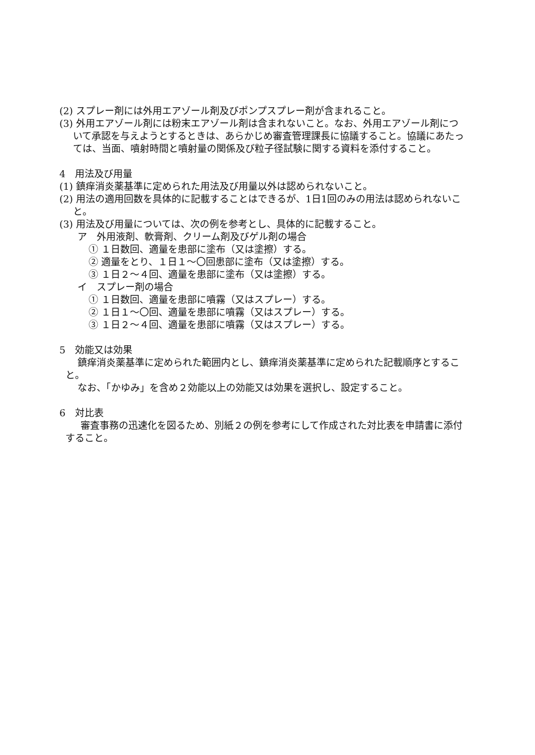(2) スプレー剤には外用エアゾール剤及びポンプスプレー剤が含まれること。
(3) 外用エアゾール剤には粉末エアゾール剤は含まれないこと。なお、外用エアゾール剤について承認を与えようとするときは、あらかじめ審査管理課長に協議すること。協議にあたっては、当面、噴射時間と噴射量の関係及び粒子径試験に関する資料を添付すること。
4　用法及び用量
(1) 鎮痒消炎薬基準に定められた用法及び用量以外は認められないこと。
(2) 用法の適用回数を具体的に記載することはできるが、1日1回のみの用法は認められないこと。
(3) 用法及び用量については、次の例を参考とし、具体的に記載すること。
ア　外用液剤、軟膏剤、クリーム剤及びゲル剤の場合
① １日数回、適量を患部に塗布（又は塗擦）する。
② 適量をとり、１日１～〇回患部に塗布（又は塗擦）する。
③ １日２～４回、適量を患部に塗布（又は塗擦）する。
イ　スプレー剤の場合
① １日数回、適量を患部に噴霧（又はスプレー）する。
② １日１～〇回、適量を患部に噴霧（又はスプレー）する。
③ １日２～４回、適量を患部に噴霧（又はスプレー）する。
5　効能又は効果
鎮痒消炎薬基準に定められた範囲内とし、鎮痒消炎薬基準に定められた記載順序とすること。
なお、「かゆみ」を含め２効能以上の効能又は効果を選択し、設定すること。
6　対比表
審査事務の迅速化を図るため、別紙２の例を参考にして作成された対比表を申請書に添付すること。